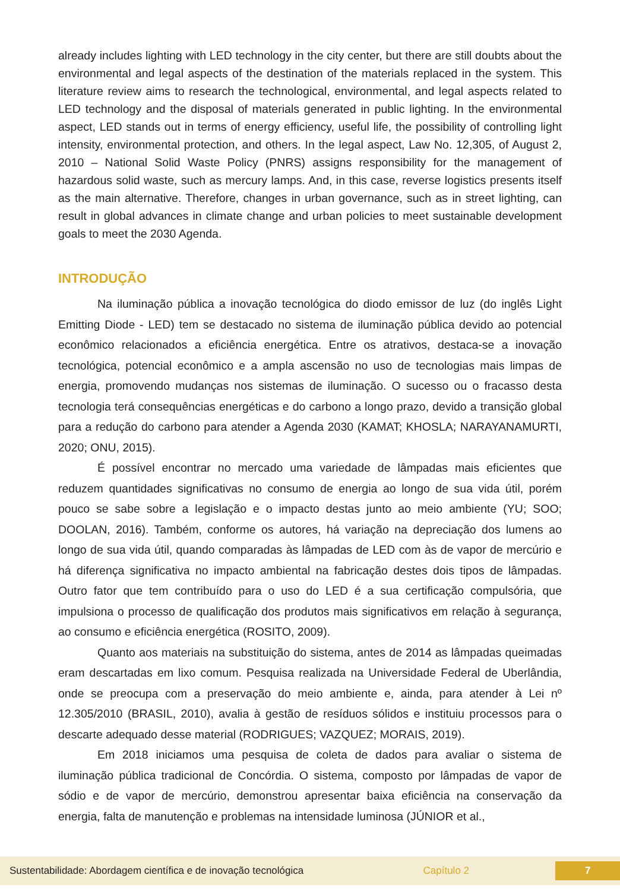already includes lighting with LED technology in the city center, but there are still doubts about the environmental and legal aspects of the destination of the materials replaced in the system. This literature review aims to research the technological, environmental, and legal aspects related to LED technology and the disposal of materials generated in public lighting. In the environmental aspect, LED stands out in terms of energy efficiency, useful life, the possibility of controlling light intensity, environmental protection, and others. In the legal aspect, Law No. 12,305, of August 2, 2010 – National Solid Waste Policy (PNRS) assigns responsibility for the management of hazardous solid waste, such as mercury lamps. And, in this case, reverse logistics presents itself as the main alternative. Therefore, changes in urban governance, such as in street lighting, can result in global advances in climate change and urban policies to meet sustainable development goals to meet the 2030 Agenda.
INTRODUÇÃO
Na iluminação pública a inovação tecnológica do diodo emissor de luz (do inglês Light Emitting Diode - LED) tem se destacado no sistema de iluminação pública devido ao potencial econômico relacionados a eficiência energética. Entre os atrativos, destaca-se a inovação tecnológica, potencial econômico e a ampla ascensão no uso de tecnologias mais limpas de energia, promovendo mudanças nos sistemas de iluminação. O sucesso ou o fracasso desta tecnologia terá consequências energéticas e do carbono a longo prazo, devido a transição global para a redução do carbono para atender a Agenda 2030 (KAMAT; KHOSLA; NARAYANAMURTI, 2020; ONU, 2015).
É possível encontrar no mercado uma variedade de lâmpadas mais eficientes que reduzem quantidades significativas no consumo de energia ao longo de sua vida útil, porém pouco se sabe sobre a legislação e o impacto destas junto ao meio ambiente (YU; SOO; DOOLAN, 2016). Também, conforme os autores, há variação na depreciação dos lumens ao longo de sua vida útil, quando comparadas às lâmpadas de LED com às de vapor de mercúrio e há diferença significativa no impacto ambiental na fabricação destes dois tipos de lâmpadas. Outro fator que tem contribuído para o uso do LED é a sua certificação compulsória, que impulsiona o processo de qualificação dos produtos mais significativos em relação à segurança, ao consumo e eficiência energética (ROSITO, 2009).
Quanto aos materiais na substituição do sistema, antes de 2014 as lâmpadas queimadas eram descartadas em lixo comum. Pesquisa realizada na Universidade Federal de Uberlândia, onde se preocupa com a preservação do meio ambiente e, ainda, para atender à Lei nº 12.305/2010 (BRASIL, 2010), avalia à gestão de resíduos sólidos e instituiu processos para o descarte adequado desse material (RODRIGUES; VAZQUEZ; MORAIS, 2019).
Em 2018 iniciamos uma pesquisa de coleta de dados para avaliar o sistema de iluminação pública tradicional de Concórdia. O sistema, composto por lâmpadas de vapor de sódio e de vapor de mercúrio, demonstrou apresentar baixa eficiência na conservação da energia, falta de manutenção e problemas na intensidade luminosa (JÚNIOR et al.,
Sustentabilidade: Abordagem científica e de inovação tecnológica Capítulo 2 7